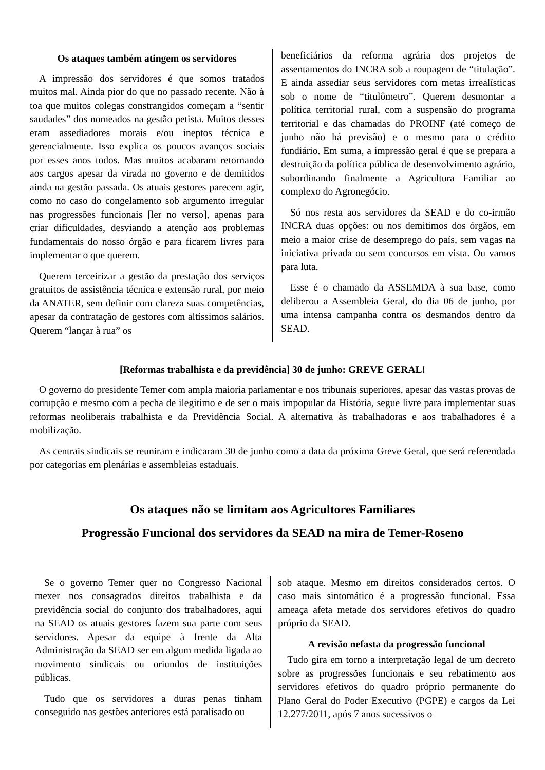Os ataques também atingem os servidores
A impressão dos servidores é que somos tratados muitos mal. Ainda pior do que no passado recente. Não à toa que muitos colegas constrangidos começam a “sentir saudades” dos nomeados na gestão petista. Muitos desses eram assediadores morais e/ou ineptos técnica e gerencialmente. Isso explica os poucos avanços sociais por esses anos todos. Mas muitos acabaram retornando aos cargos apesar da virada no governo e de demitidos ainda na gestão passada. Os atuais gestores parecem agir, como no caso do congelamento sob argumento irregular nas progressões funcionais [ler no verso], apenas para criar dificuldades, desviando a atenção aos problemas fundamentais do nosso órgão e para ficarem livres para implementar o que querem.
Querem terceirizar a gestão da prestação dos serviços gratuitos de assistência técnica e extensão rural, por meio da ANATER, sem definir com clareza suas competências, apesar da contratação de gestores com altíssimos salários. Querem “lançar à rua” os
beneficiários da reforma agrária dos projetos de assentamentos do INCRA sob a roupagem de “titulação”. E ainda assediar seus servidores com metas irrealísticas sob o nome de “titulômetro”. Querem desmontar a política territorial rural, com a suspensão do programa territorial e das chamadas do PROINF (até começo de junho não há previsão) e o mesmo para o crédito fundiário. Em suma, a impressão geral é que se prepara a destruição da política pública de desenvolvimento agrário, subordinando finalmente a Agricultura Familiar ao complexo do Agronegócio.
Só nos resta aos servidores da SEAD e do co-irmão INCRA duas opções: ou nos demitimos dos órgãos, em meio a maior crise de desemprego do país, sem vagas na iniciativa privada ou sem concursos em vista. Ou vamos para luta.
Esse é o chamado da ASSEMDA à sua base, como deliberou a Assembleia Geral, do dia 06 de junho, por uma intensa campanha contra os desmandos dentro da SEAD.
[Reformas trabalhista e da previdência] 30 de junho: GREVE GERAL!
O governo do presidente Temer com ampla maioria parlamentar e nos tribunais superiores, apesar das vastas provas de corrupção e mesmo com a pecha de ilegitimo e de ser o mais impopular da História, segue livre para implementar suas reformas neoliberais trabalhista e da Previdência Social. A alternativa às trabalhadoras e aos trabalhadores é a mobilização.
As centrais sindicais se reuniram e indicaram 30 de junho como a data da próxima Greve Geral, que será referendada por categorias em plenárias e assembleias estaduais.
Os ataques não se limitam aos Agricultores Familiares
Progressão Funcional dos servidores da SEAD na mira de Temer-Roseno
Se o governo Temer quer no Congresso Nacional mexer nos consagrados direitos trabalhista e da previdência social do conjunto dos trabalhadores, aqui na SEAD os atuais gestores fazem sua parte com seus servidores. Apesar da equipe à frente da Alta Administração da SEAD ser em algum medida ligada ao movimento sindicais ou oriundos de instituições públicas.
Tudo que os servidores a duras penas tinham conseguido nas gestões anteriores está paralisado ou
sob ataque. Mesmo em direitos considerados certos. O caso mais sintomático é a progressão funcional. Essa ameaça afeta metade dos servidores efetivos do quadro próprio da SEAD.
A revisão nefasta da progressão funcional
Tudo gira em torno a interpretação legal de um decreto sobre as progressões funcionais e seu rebatimento aos servidores efetivos do quadro próprio permanente do Plano Geral do Poder Executivo (PGPE) e cargos da Lei 12.277/2011, após 7 anos sucessivos o